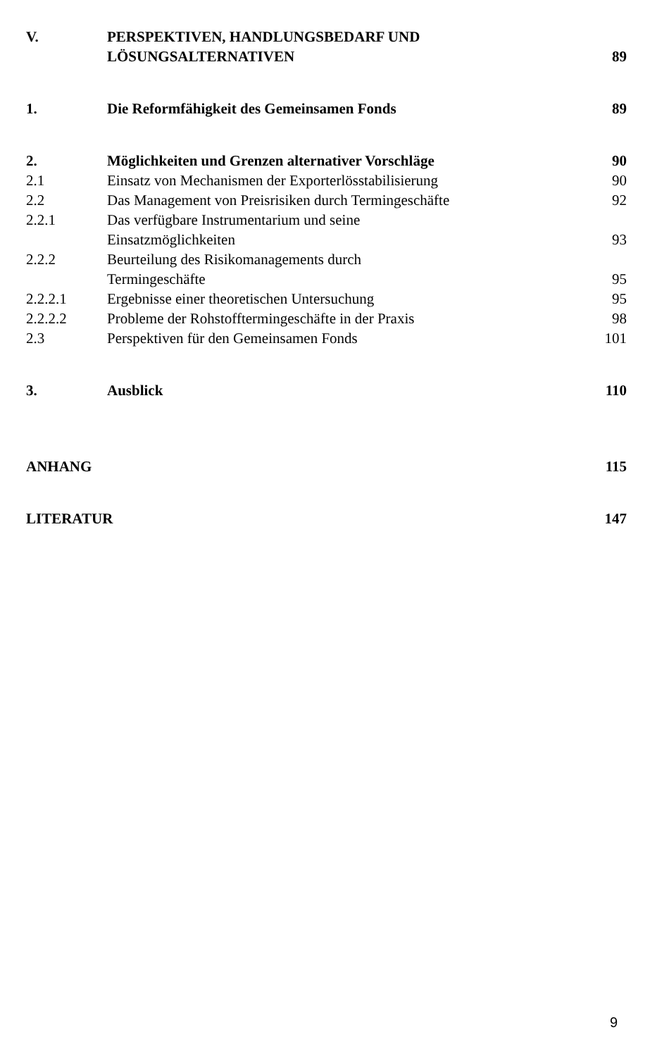| V. | PERSPEKTIVEN, HANDLUNGSBEDARF UND LÖSUNGSALTERNATIVEN | 89 |
| 1. | Die Reformfähigkeit des Gemeinsamen Fonds | 89 |
| 2. | Möglichkeiten und Grenzen alternativer Vorschläge | 90 |
| 2.1 | Einsatz von Mechanismen der Exporterlösstabilisierung | 90 |
| 2.2 | Das Management von Preisrisiken durch Termingeschäfte | 92 |
| 2.2.1 | Das verfügbare Instrumentarium und seine Einsatzmöglichkeiten | 93 |
| 2.2.2 | Beurteilung des Risikomanagements durch Termingeschäfte | 95 |
| 2.2.2.1 | Ergebnisse einer theoretischen Untersuchung | 95 |
| 2.2.2.2 | Probleme der Rohstofftermingeschäfte in der Praxis | 98 |
| 2.3 | Perspektiven für den Gemeinsamen Fonds | 101 |
| 3. | Ausblick | 110 |
| ANHANG | | 115 |
| LITERATUR | | 147 |
9